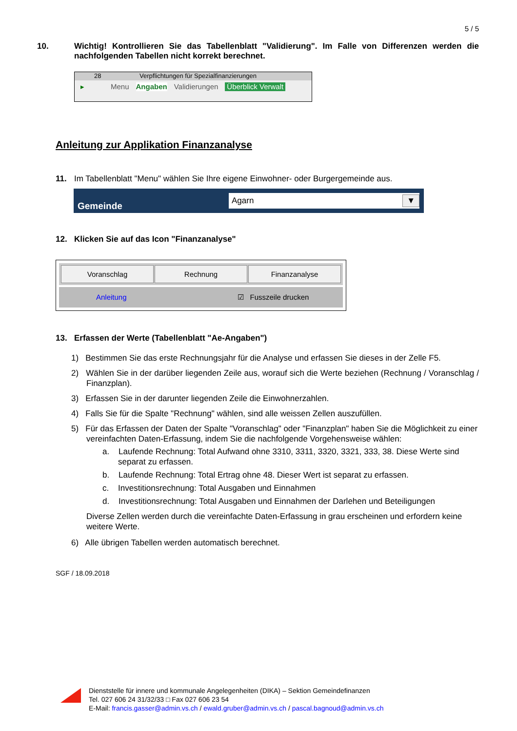5 / 5
10. Wichtig! Kontrollieren Sie das Tabellenblatt "Validierung". Im Falle von Differenzen werden die nachfolgenden Tabellen nicht korrekt berechnet.
28 Verpflichtungen für Spezialfinanzierungen
▸ Menu Angaben Validierungen Überblick Verwalt
Anleitung zur Applikation Finanzanalyse
11. Im Tabellenblatt "Menu" wählen Sie Ihre eigene Einwohner- oder Burgergemeinde aus.
Gemeinde
Agarn ▼
12. Klicken Sie auf das Icon "Finanzanalyse"
Voranschlag Rechnung Finanzanalyse
Anleitung ☑ Fusszeile drucken
13. Erfassen der Werte (Tabellenblatt "Ae-Angaben")
1) Bestimmen Sie das erste Rechnungsjahr für die Analyse und erfassen Sie dieses in der Zelle F5.
2) Wählen Sie in der darüber liegenden Zeile aus, worauf sich die Werte beziehen (Rechnung / Voranschlag / Finanzplan).
3) Erfassen Sie in der darunter liegenden Zeile die Einwohnerzahlen.
4) Falls Sie für die Spalte "Rechnung" wählen, sind alle weissen Zellen auszufüllen.
5) Für das Erfassen der Daten der Spalte "Voranschlag" oder "Finanzplan" haben Sie die Möglichkeit zu einer vereinfachten Daten-Erfassung, indem Sie die nachfolgende Vorgehensweise wählen:
a. Laufende Rechnung: Total Aufwand ohne 3310, 3311, 3320, 3321, 333, 38. Diese Werte sind separat zu erfassen.
b. Laufende Rechnung: Total Ertrag ohne 48. Dieser Wert ist separat zu erfassen.
c. Investitionsrechnung: Total Ausgaben und Einnahmen
d. Investitionsrechnung: Total Ausgaben und Einnahmen der Darlehen und Beteiligungen
Diverse Zellen werden durch die vereinfachte Daten-Erfassung in grau erscheinen und erfordern keine weitere Werte.
6) Alle übrigen Tabellen werden automatisch berechnet.
SGF / 18.09.2018
Dienststelle für innere und kommunale Angelegenheiten (DIKA) – Sektion Gemeindefinanzen
Tel. 027 606 24 31/32/33 □ Fax 027 606 23 54
E-Mail: francis.gasser@admin.vs.ch / ewald.gruber@admin.vs.ch / pascal.bagnoud@admin.vs.ch